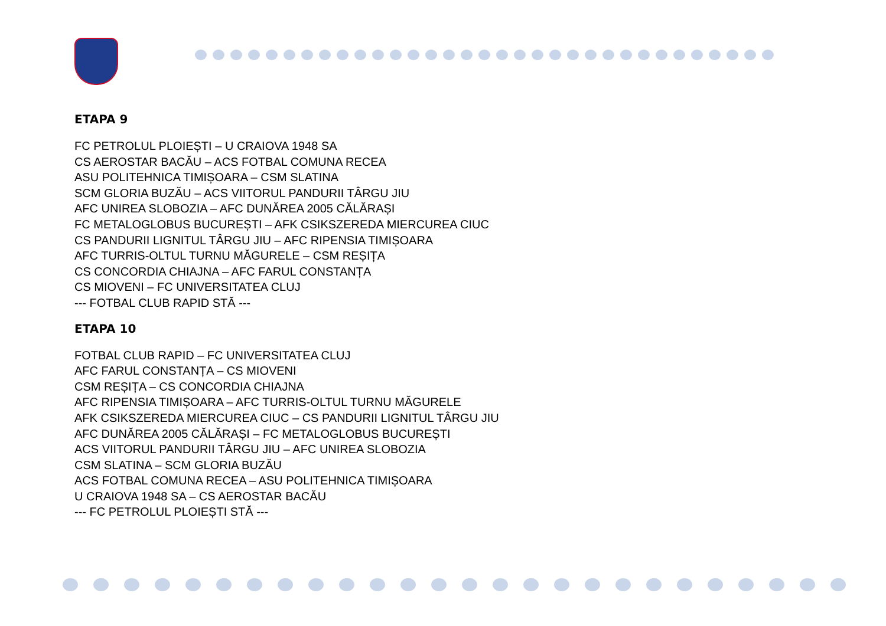ETAPA 9
FC PETROLUL PLOIEȘTI – U CRAIOVA 1948 SA
CS AEROSTAR BACĂU – ACS FOTBAL COMUNA RECEA
ASU POLITEHNICA TIMIȘOARA – CSM SLATINA
SCM GLORIA BUZĂU – ACS VIITORUL PANDURII TÂRGU JIU
AFC UNIREA SLOBOZIA – AFC DUNĂREA 2005 CĂLĂRAȘI
FC METALOGLOBUS BUCUREȘTI – AFK CSIKSZEREDA MIERCUREA CIUC
CS PANDURII LIGNITUL TÂRGU JIU – AFC RIPENSIA TIMIȘOARA
AFC TURRIS-OLTUL TURNU MĂGURELE – CSM REȘIȚA
CS CONCORDIA CHIAJNA – AFC FARUL CONSTANȚA
CS MIOVENI – FC UNIVERSITATEA CLUJ
--- FOTBAL CLUB RAPID STĂ ---
ETAPA 10
FOTBAL CLUB RAPID – FC UNIVERSITATEA CLUJ
AFC FARUL CONSTANȚA – CS MIOVENI
CSM REȘIȚA – CS CONCORDIA CHIAJNA
AFC RIPENSIA TIMIȘOARA – AFC TURRIS-OLTUL TURNU MĂGURELE
AFK CSIKSZEREDA MIERCUREA CIUC – CS PANDURII LIGNITUL TÂRGU JIU
AFC DUNĂREA 2005 CĂLĂRAȘI – FC METALOGLOBUS BUCUREȘTI
ACS VIITORUL PANDURII TÂRGU JIU – AFC UNIREA SLOBOZIA
CSM SLATINA – SCM GLORIA BUZĂU
ACS FOTBAL COMUNA RECEA – ASU POLITEHNICA TIMIȘOARA
U CRAIOVA 1948 SA – CS AEROSTAR BACĂU
--- FC PETROLUL PLOIEȘTI STĂ ---